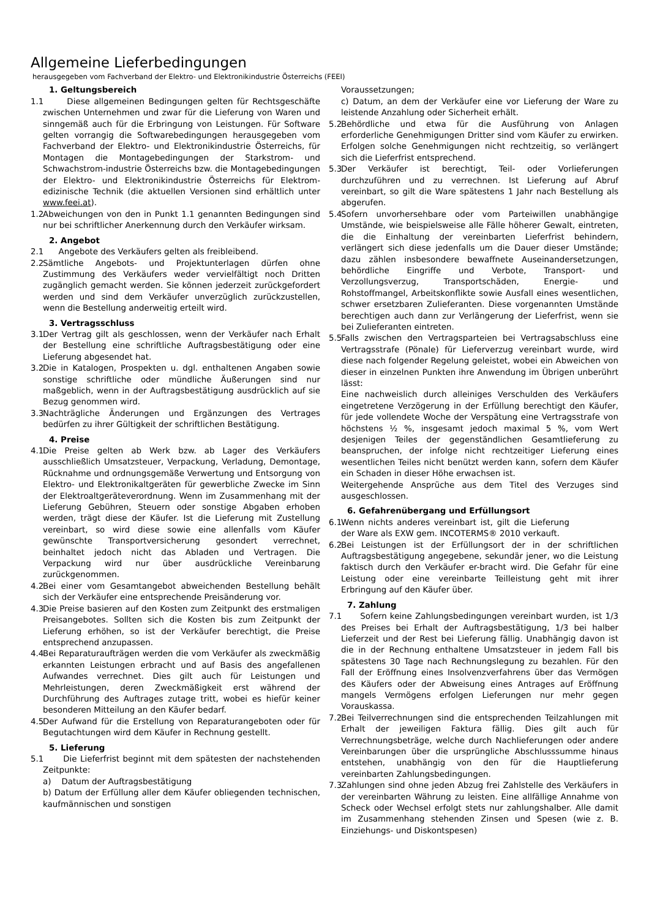Allgemeine Lieferbedingungen
herausgegeben vom Fachverband der Elektro- und Elektronikindustrie Österreichs (FEEI)
1. Geltungsbereich
1.1 Diese allgemeinen Bedingungen gelten für Rechtsgeschäfte zwischen Unternehmen und zwar für die Lieferung von Waren und sinngemäß auch für die Erbringung von Leistungen. Für Software gelten vorrangig die Softwarebedingungen herausgegeben vom Fachverband der Elektro- und Elektronikindustrie Österreichs, für Montagen die Montagebedingungen der Starkstrom- und Schwachstrom-industrie Österreichs bzw. die Montagebedingungen der Elektro- und Elektronikindustrie Österreichs für Elektrom-edizinische Technik (die aktuellen Versionen sind erhältlich unter www.feei.at).
1.2 Abweichungen von den in Punkt 1.1 genannten Bedingungen sind nur bei schriftlicher Anerkennung durch den Verkäufer wirksam.
2. Angebot
2.1 Angebote des Verkäufers gelten als freibleibend.
2.2 Sämtliche Angebots- und Projektunterlagen dürfen ohne Zustimmung des Verkäufers weder vervielfältigt noch Dritten zugänglich gemacht werden. Sie können jederzeit zurückgefordert werden und sind dem Verkäufer unverzüglich zurückzustellen, wenn die Bestellung anderweitig erteilt wird.
3. Vertragsschluss
3.1 Der Vertrag gilt als geschlossen, wenn der Verkäufer nach Erhalt der Bestellung eine schriftliche Auftragsbestätigung oder eine Lieferung abgesendet hat.
3.2 Die in Katalogen, Prospekten u. dgl. enthaltenen Angaben sowie sonstige schriftliche oder mündliche Äußerungen sind nur maßgeblich, wenn in der Auftragsbestätigung ausdrücklich auf sie Bezug genommen wird.
3.3 Nachträgliche Änderungen und Ergänzungen des Vertrages bedürfen zu ihrer Gültigkeit der schriftlichen Bestätigung.
4. Preise
4.1 Die Preise gelten ab Werk bzw. ab Lager des Verkäufers ausschließlich Umsatzsteuer, Verpackung, Verladung, Demontage, Rücknahme und ordnungsgemäße Verwertung und Entsorgung von Elektro- und Elektronikaltgeräten für gewerbliche Zwecke im Sinn der Elektroaltgeräteverordnung. Wenn im Zusammenhang mit der Lieferung Gebühren, Steuern oder sonstige Abgaben erhoben werden, trägt diese der Käufer. Ist die Lieferung mit Zustellung vereinbart, so wird diese sowie eine allenfalls vom Käufer gewünschte Transportversicherung gesondert verrechnet, beinhaltet jedoch nicht das Abladen und Vertragen. Die Verpackung wird nur über ausdrückliche Vereinbarung zurückgenommen.
4.2 Bei einer vom Gesamtangebot abweichenden Bestellung behält sich der Verkäufer eine entsprechende Preisänderung vor.
4.3 Die Preise basieren auf den Kosten zum Zeitpunkt des erstmaligen Preisangebotes. Sollten sich die Kosten bis zum Zeitpunkt der Lieferung erhöhen, so ist der Verkäufer berechtigt, die Preise entsprechend anzupassen.
4.4 Bei Reparaturaufträgen werden die vom Verkäufer als zweckmäßig erkannten Leistungen erbracht und auf Basis des angefallenen Aufwandes verrechnet. Dies gilt auch für Leistungen und Mehrleistungen, deren Zweckmäßigkeit erst während der Durchführung des Auftrages zutage tritt, wobei es hiefür keiner besonderen Mitteilung an den Käufer bedarf.
4.5 Der Aufwand für die Erstellung von Reparaturangeboten oder für Begutachtungen wird dem Käufer in Rechnung gestellt.
5. Lieferung
5.1 Die Lieferfrist beginnt mit dem spätesten der nachstehenden Zeitpunkte:
a) Datum der Auftragsbestätigung
b) Datum der Erfüllung aller dem Käufer obliegenden technischen, kaufmännischen und sonstigen
Voraussetzungen;
c) Datum, an dem der Verkäufer eine vor Lieferung der Ware zu leistende Anzahlung oder Sicherheit erhält.
5.2 Behördliche und etwa für die Ausführung von Anlagen erforderliche Genehmigungen Dritter sind vom Käufer zu erwirken. Erfolgen solche Genehmigungen nicht rechtzeitig, so verlängert sich die Lieferfrist entsprechend.
5.3 Der Verkäufer ist berechtigt, Teil- oder Vorlieferungen durchzuführen und zu verrechnen. Ist Lieferung auf Abruf vereinbart, so gilt die Ware spätestens 1 Jahr nach Bestellung als abgerufen.
5.4 Sofern unvorhersehbare oder vom Parteiwillen unabhängige Umstände, wie beispielsweise alle Fälle höherer Gewalt, eintreten, die die Einhaltung der vereinbarten Lieferfrist behindern, verlängert sich diese jedenfalls um die Dauer dieser Umstände; dazu zählen insbesondere bewaffnete Auseinandersetzungen, behördliche Eingriffe und Verbote, Transport- und Verzollungsverzug, Transportschäden, Energie- und Rohstoffmangel, Arbeitskonflikte sowie Ausfall eines wesentlichen, schwer ersetzbaren Zulieferanten. Diese vorgenannten Umstände berechtigen auch dann zur Verlängerung der Lieferfrist, wenn sie bei Zulieferanten eintreten.
5.5 Falls zwischen den Vertragsparteien bei Vertragsabschluss eine Vertragsstrafe (Pönale) für Lieferverzug vereinbart wurde, wird diese nach folgender Regelung geleistet, wobei ein Abweichen von dieser in einzelnen Punkten ihre Anwendung im Übrigen unberührt lässt:
Eine nachweislich durch alleiniges Verschulden des Verkäufers eingetretene Verzögerung in der Erfüllung berechtigt den Käufer, für jede vollendete Woche der Verspätung eine Vertragsstrafe von höchstens ½ %, insgesamt jedoch maximal 5 %, vom Wert desjenigen Teiles der gegenständlichen Gesamtlieferung zu beanspruchen, der infolge nicht rechtzeitiger Lieferung eines wesentlichen Teiles nicht benützt werden kann, sofern dem Käufer ein Schaden in dieser Höhe erwachsen ist.
Weitergehende Ansprüche aus dem Titel des Verzuges sind ausgeschlossen.
6. Gefahrenübergang und Erfüllungsort
6.1 Wenn nichts anderes vereinbart ist, gilt die Lieferung der Ware als EXW gem. INCOTERMS® 2010 verkauft.
6.2 Bei Leistungen ist der Erfüllungsort der in der schriftlichen Auftragsbestätigung angegebene, sekundär jener, wo die Leistung faktisch durch den Verkäufer er-bracht wird. Die Gefahr für eine Leistung oder eine vereinbarte Teilleistung geht mit ihrer Erbringung auf den Käufer über.
7. Zahlung
7.1 Sofern keine Zahlungsbedingungen vereinbart wurden, ist 1/3 des Preises bei Erhalt der Auftragsbestätigung, 1/3 bei halber Lieferzeit und der Rest bei Lieferung fällig. Unabhängig davon ist die in der Rechnung enthaltene Umsatzsteuer in jedem Fall bis spätestens 30 Tage nach Rechnungslegung zu bezahlen. Für den Fall der Eröffnung eines Insolvenzverfahrens über das Vermögen des Käufers oder der Abweisung eines Antrages auf Eröffnung mangels Vermögens erfolgen Lieferungen nur mehr gegen Vorauskassa.
7.2 Bei Teilverrechnungen sind die entsprechenden Teilzahlungen mit Erhalt der jeweiligen Faktura fällig. Dies gilt auch für Verrechnungsbeträge, welche durch Nachlieferungen oder andere Vereinbarungen über die ursprüngliche Abschlusssumme hinaus entstehen, unabhängig von den für die Hauptlieferung vereinbarten Zahlungsbedingungen.
7.3 Zahlungen sind ohne jeden Abzug frei Zahlstelle des Verkäufers in der vereinbarten Währung zu leisten. Eine allfällige Annahme von Scheck oder Wechsel erfolgt stets nur zahlungshalber. Alle damit im Zusammenhang stehenden Zinsen und Spesen (wie z. B. Einziehungs- und Diskontspesen)